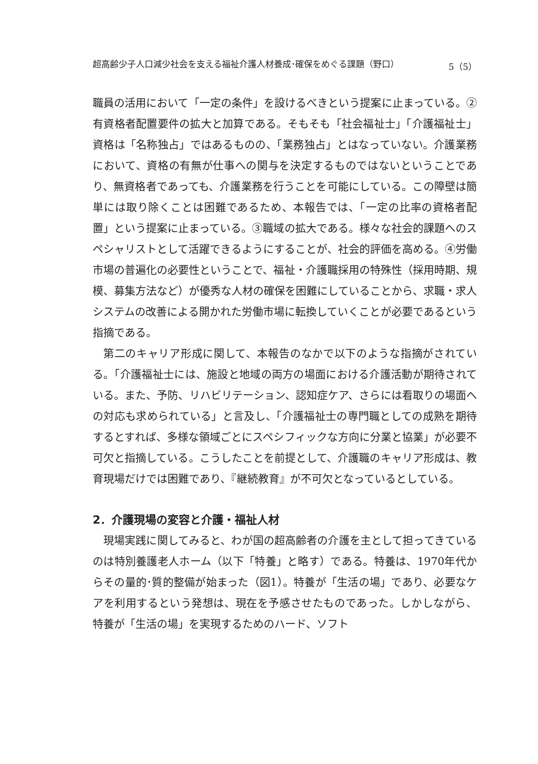超高齢少子人口減少社会を支える福祉介護人材養成･確保をめぐる課題（野口） 5（5）
職員の活用において「一定の条件」を設けるべきという提案に止まっている。②有資格者配置要件の拡大と加算である。そもそも「社会福祉士」「介護福祉士」資格は「名称独占」ではあるものの、「業務独占」とはなっていない。介護業務において、資格の有無が仕事への関与を決定するものではないということであり、無資格者であっても、介護業務を行うことを可能にしている。この障壁は簡単には取り除くことは困難であるため、本報告では、「一定の比率の資格者配置」という提案に止まっている。③職域の拡大である。様々な社会的課題へのスペシャリストとして活躍できるようにすることが、社会的評価を高める。④労働市場の普遍化の必要性ということで、福祉・介護職採用の特殊性（採用時期、規模、募集方法など）が優秀な人材の確保を困難にしていることから、求職・求人システムの改善による開かれた労働市場に転換していくことが必要であるという指摘である。
第二のキャリア形成に関して、本報告のなかで以下のような指摘がされている。「介護福祉士には、施設と地域の両方の場面における介護活動が期待されている。また、予防、リハビリテーション、認知症ケア、さらには看取りの場面への対応も求められている」と言及し、「介護福祉士の専門職としての成熟を期待するとすれば、多様な領域ごとにスペシフィックな方向に分業と協業」が必要不可欠と指摘している。こうしたことを前提として、介護職のキャリア形成は、教育現場だけでは困難であり、『継続教育』が不可欠となっているとしている。
2．介護現場の変容と介護・福祉人材
現場実践に関してみると、わが国の超高齢者の介護を主として担ってきているのは特別養護老人ホーム（以下「特養」と略す）である。特養は、1970年代からその量的･質的整備が始まった（図1）。特養が「生活の場」であり、必要なケアを利用するという発想は、現在を予感させたものであった。しかしながら、特養が「生活の場」を実現するためのハード、ソフト